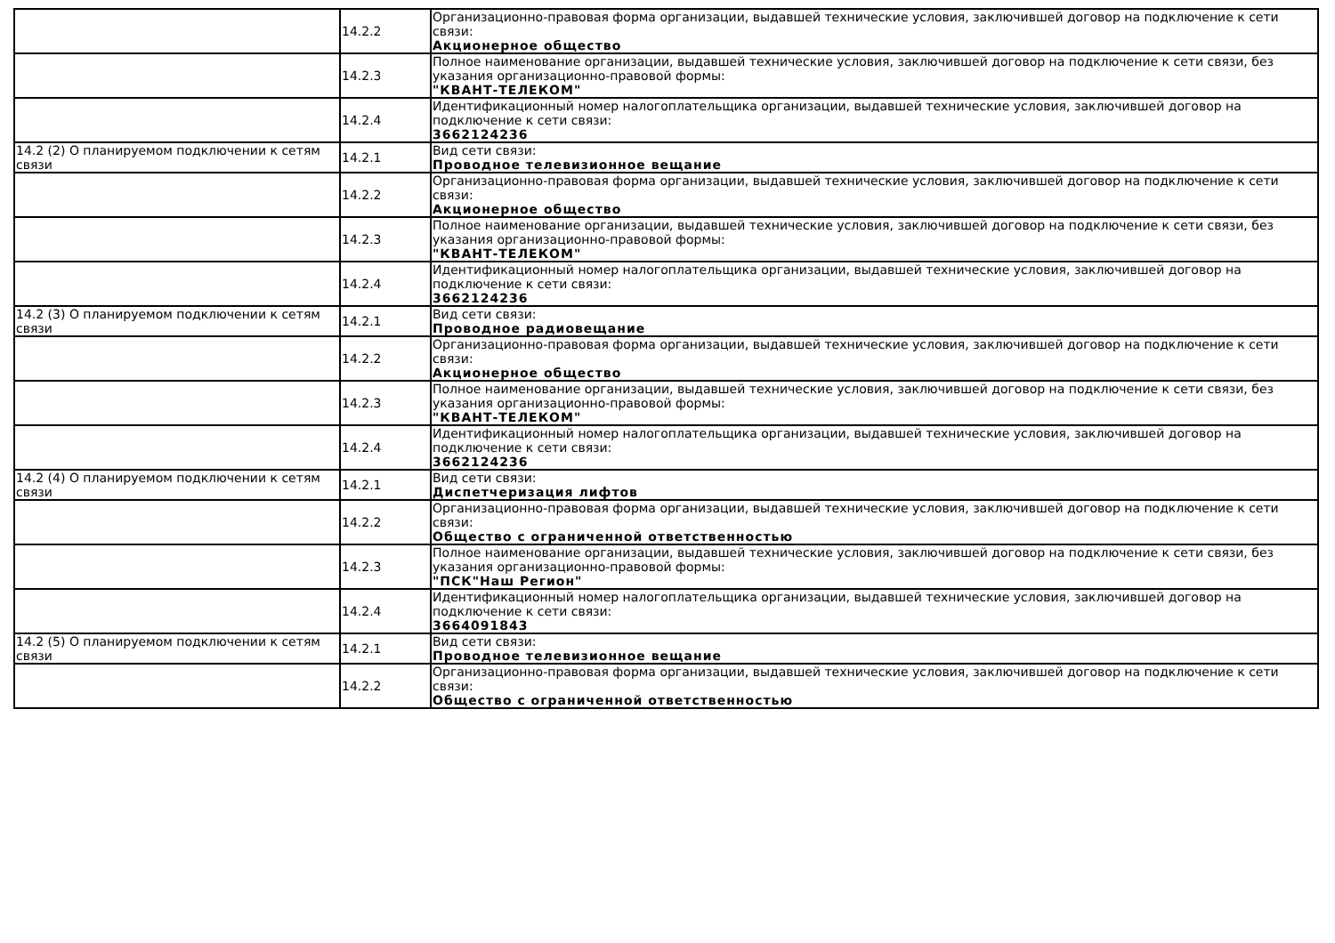| | 14.2.2 | Организационно-правовая форма организации, выдавшей технические условия, заключившей договор на подключение к сети связи: Акционерное общество |
| | 14.2.3 | Полное наименование организации, выдавшей технические условия, заключившей договор на подключение к сети связи, без указания организационно-правовой формы: "КВАНТ-ТЕЛЕКОМ" |
| | 14.2.4 | Идентификационный номер налогоплательщика организации, выдавшей технические условия, заключившей договор на подключение к сети связи: 3662124236 |
| 14.2 (2) О планируемом подключении к сетям связи | 14.2.1 | Вид сети связи: Проводное телевизионное вещание |
| | 14.2.2 | Организационно-правовая форма организации, выдавшей технические условия, заключившей договор на подключение к сети связи: Акционерное общество |
| | 14.2.3 | Полное наименование организации, выдавшей технические условия, заключившей договор на подключение к сети связи, без указания организационно-правовой формы: "КВАНТ-ТЕЛЕКОМ" |
| | 14.2.4 | Идентификационный номер налогоплательщика организации, выдавшей технические условия, заключившей договор на подключение к сети связи: 3662124236 |
| 14.2 (3) О планируемом подключении к сетям связи | 14.2.1 | Вид сети связи: Проводное радиовещание |
| | 14.2.2 | Организационно-правовая форма организации, выдавшей технические условия, заключившей договор на подключение к сети связи: Акционерное общество |
| | 14.2.3 | Полное наименование организации, выдавшей технические условия, заключившей договор на подключение к сети связи, без указания организационно-правовой формы: "КВАНТ-ТЕЛЕКОМ" |
| | 14.2.4 | Идентификационный номер налогоплательщика организации, выдавшей технические условия, заключившей договор на подключение к сети связи: 3662124236 |
| 14.2 (4) О планируемом подключении к сетям связи | 14.2.1 | Вид сети связи: Диспетчеризация лифтов |
| | 14.2.2 | Организационно-правовая форма организации, выдавшей технические условия, заключившей договор на подключение к сети связи: Общество с ограниченной ответственностью |
| | 14.2.3 | Полное наименование организации, выдавшей технические условия, заключившей договор на подключение к сети связи, без указания организационно-правовой формы: "ПСК"Наш Регион" |
| | 14.2.4 | Идентификационный номер налогоплательщика организации, выдавшей технические условия, заключившей договор на подключение к сети связи: 3664091843 |
| 14.2 (5) О планируемом подключении к сетям связи | 14.2.1 | Вид сети связи: Проводное телевизионное вещание |
| | 14.2.2 | Организационно-правовая форма организации, выдавшей технические условия, заключившей договор на подключение к сети связи: Общество с ограниченной ответственностью |